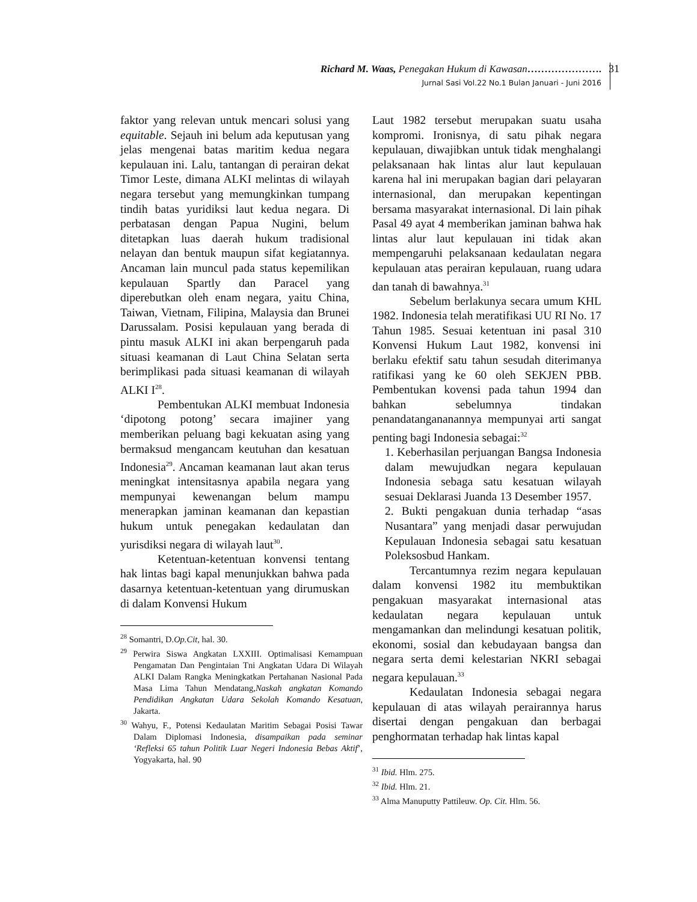Richard M. Waas, Penegakan Hukum di Kawasan………………….
Jurnal Sasi Vol.22 No.1 Bulan Januari - Juni 2016
31
faktor yang relevan untuk mencari solusi yang equitable. Sejauh ini belum ada keputusan yang jelas mengenai batas maritim kedua negara kepulauan ini. Lalu, tantangan di perairan dekat Timor Leste, dimana ALKI melintas di wilayah negara tersebut yang memungkinkan tumpang tindih batas yuridiksi laut kedua negara. Di perbatasan dengan Papua Nugini, belum ditetapkan luas daerah hukum tradisional nelayan dan bentuk maupun sifat kegiatannya. Ancaman lain muncul pada status kepemilikan kepulauan Spartly dan Paracel yang diperebutkan oleh enam negara, yaitu China, Taiwan, Vietnam, Filipina, Malaysia dan Brunei Darussalam. Posisi kepulauan yang berada di pintu masuk ALKI ini akan berpengaruh pada situasi keamanan di Laut China Selatan serta berimplikasi pada situasi keamanan di wilayah ALKI I<sup>28</sup>.
Pembentukan ALKI membuat Indonesia ‘dipotong potong’ secara imajiner yang memberikan peluang bagi kekuatan asing yang bermaksud mengancam keutuhan dan kesatuan Indonesia<sup>29</sup>. Ancaman keamanan laut akan terus meningkat intensitasnya apabila negara yang mempunyai kewenangan belum mampu menerapkan jaminan keamanan dan kepastian hukum untuk penegakan kedaulatan dan yurisdiksi negara di wilayah laut<sup>30</sup>.
Ketentuan-ketentuan konvensi tentang hak lintas bagi kapal menunjukkan bahwa pada dasarnya ketentuan-ketentuan yang dirumuskan di dalam Konvensi Hukum
<sup>28</sup> Somantri, D.Op.Cit, hal. 30.
<sup>29</sup> Perwira Siswa Angkatan LXXIII. Optimalisasi Kemampuan Pengamatan Dan Pengintaian Tni Angkatan Udara Di Wilayah ALKI Dalam Rangka Meningkatkan Pertahanan Nasional Pada Masa Lima Tahun Mendatang,Naskah angkatan Komando Pendidikan Angkatan Udara Sekolah Komando Kesatuan, Jakarta.
<sup>30</sup> Wahyu, F., Potensi Kedaulatan Maritim Sebagai Posisi Tawar Dalam Diplomasi Indonesia, disampaikan pada seminar ‘Refleksi 65 tahun Politik Luar Negeri Indonesia Bebas Aktif’, Yogyakarta, hal. 90
Laut 1982 tersebut merupakan suatu usaha kompromi. Ironisnya, di satu pihak negara kepulauan, diwajibkan untuk tidak menghalangi pelaksanaan hak lintas alur laut kepulauan karena hal ini merupakan bagian dari pelayaran internasional, dan merupakan kepentingan bersama masyarakat internasional. Di lain pihak Pasal 49 ayat 4 memberikan jaminan bahwa hak lintas alur laut kepulauan ini tidak akan mempengaruhi pelaksanaan kedaulatan negara kepulauan atas perairan kepulauan, ruang udara dan tanah di bawahnya.<sup>31</sup>
Sebelum berlakunya secara umum KHL 1982. Indonesia telah meratifikasi UU RI No. 17 Tahun 1985. Sesuai ketentuan ini pasal 310 Konvensi Hukum Laut 1982, konvensi ini berlaku efektif satu tahun sesudah diterimanya ratifikasi yang ke 60 oleh SEKJEN PBB. Pembentukan kovensi pada tahun 1994 dan bahkan sebelumnya tindakan penandatangananannya mempunyai arti sangat penting bagi Indonesia sebagai:<sup>32</sup>
1. Keberhasilan perjuangan Bangsa Indonesia dalam mewujudkan negara kepulauan Indonesia sebaga satu kesatuan wilayah sesuai Deklarasi Juanda 13 Desember 1957.
2. Bukti pengakuan dunia terhadap “asas Nusantara” yang menjadi dasar perwujudan Kepulauan Indonesia sebagai satu kesatuan Poleksosbud Hankam.
Tercantumnya rezim negara kepulauan dalam konvensi 1982 itu membuktikan pengakuan masyarakat internasional atas kedaulatan negara kepulauan untuk mengamankan dan melindungi kesatuan politik, ekonomi, sosial dan kebudayaan bangsa dan negara serta demi kelestarian NKRI sebagai negara kepulauan.<sup>33</sup>
Kedaulatan Indonesia sebagai negara kepulauan di atas wilayah perairannya harus disertai dengan pengakuan dan berbagai penghormatan terhadap hak lintas kapal
<sup>31</sup> Ibid. Hlm. 275.
<sup>32</sup> Ibid. Hlm. 21.
<sup>33</sup> Alma Manuputty Pattileuw. Op. Cit. Hlm. 56.